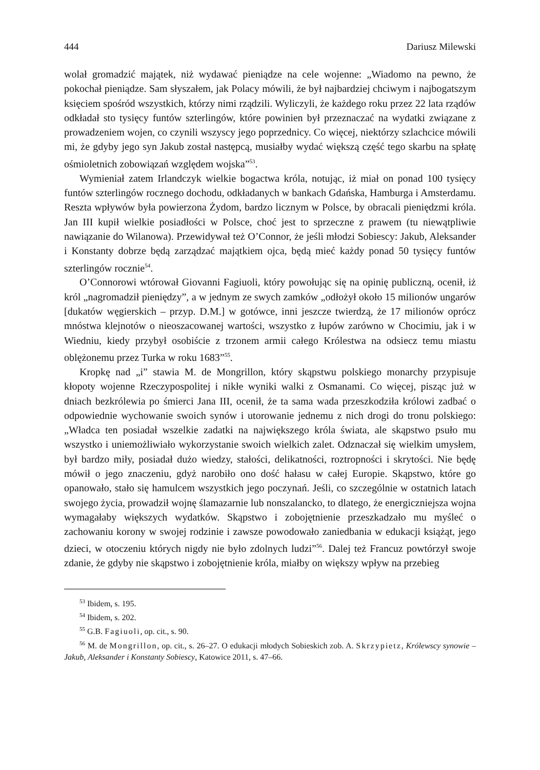444 Dariusz Milewski
wolał gromadzić majątek, niż wydawać pieniądze na cele wojenne: „Wiadomo na pewno, że pokochał pieniądze. Sam słyszałem, jak Polacy mówili, że był najbardziej chciwym i najbogatszym księciem spośród wszystkich, którzy nimi rządzili. Wyliczyli, że każdego roku przez 22 lata rządów odkładał sto tysięcy funtów szterlingów, które powinien był przeznaczać na wydatki związane z prowadzeniem wojen, co czynili wszyscy jego poprzednicy. Co więcej, niektórzy szlachcice mówili mi, że gdyby jego syn Jakub został następcą, musiałby wydać większą część tego skarbu na spłatę ośmioletnich zobowiązań względem wojska”<sup>53</sup>.
Wymieniał zatem Irlandczyk wielkie bogactwa króla, notując, iż miał on ponad 100 tysięcy funtów szterlingów rocznego dochodu, odkładanych w bankach Gdańska, Hamburga i Amsterdamu. Reszta wpływów była powierzona Żydom, bardzo licznym w Polsce, by obracali pieniędzmi króla. Jan III kupił wielkie posiadłości w Polsce, choć jest to sprzeczne z prawem (tu niewątpliwie nawiązanie do Wilanowa). Przewidywał też O’Connor, że jeśli młodzi Sobiescy: Jakub, Aleksander i Konstanty dobrze będą zarządzać majątkiem ojca, będą mieć każdy ponad 50 tysięcy funtów szterlingów rocznie<sup>54</sup>.
O’Connorowi wtórował Giovanni Fagiuoli, który powołując się na opinię publiczną, ocenił, iż król „nagromadził pieniędzy”, a w jednym ze swych zamków „odłożył około 15 milionów ungarów [dukatów węgierskich – przyp. D.M.] w gotówce, inni jeszcze twierdzą, że 17 milionów oprócz mnóstwa klejnotów o nieoszacowanej wartości, wszystko z łupów zarówno w Chocimiu, jak i w Wiedniu, kiedy przybył osobiście z trzonem armii całego Królestwa na odsiecz temu miastu oblężonemu przez Turka w roku 1683”<sup>55</sup>.
Kropkę nad „i” stawia M. de Mongrillon, który skąpstwu polskiego monarchy przypisuje kłopoty wojenne Rzeczypospolitej i nikłe wyniki walki z Osmanami. Co więcej, pisząc już w dniach bezkrólewia po śmierci Jana III, ocenił, że ta sama wada przeszkodziła królowi zadbać o odpowiednie wychowanie swoich synów i utorowanie jednemu z nich drogi do tronu polskiego: „Władca ten posiadał wszelkie zadatki na największego króla świata, ale skąpstwo psuło mu wszystko i uniemożliwiało wykorzystanie swoich wielkich zalet. Odznaczał się wielkim umysłem, był bardzo miły, posiadał dużo wiedzy, stałości, delikatności, roztropności i skrytości. Nie będę mówił o jego znaczeniu, gdyż narobiło ono dość hałasu w całej Europie. Skąpstwo, które go opanowało, stało się hamulcem wszystkich jego poczynań. Jeśli, co szczególnie w ostatnich latach swojego życia, prowadził wojnę ślamazarnie lub nonszalancko, to dlatego, że energiczniejsza wojna wymagałaby większych wydatków. Skąpstwo i zobojętnienie przeszkadzało mu myśleć o zachowaniu korony w swojej rodzinie i zawsze powodowało zaniedbania w edukacji książąt, jego dzieci, w otoczeniu których nigdy nie było zdolnych ludzi”<sup>56</sup>. Dalej też Francuz powtórzył swoje zdanie, że gdyby nie skąpstwo i zobojętnienie króla, miałby on większy wpływ na przebieg
<sup>53</sup> Ibidem, s. 195.
<sup>54</sup> Ibidem, s. 202.
<sup>55</sup> G.B. Fagiuoli, op. cit., s. 90.
<sup>56</sup> M. de Mongrillon, op. cit., s. 26–27. O edukacji młodych Sobieskich zob. A. Skrzypietz, Królewscy synowie – Jakub, Aleksander i Konstanty Sobiescy, Katowice 2011, s. 47–66.